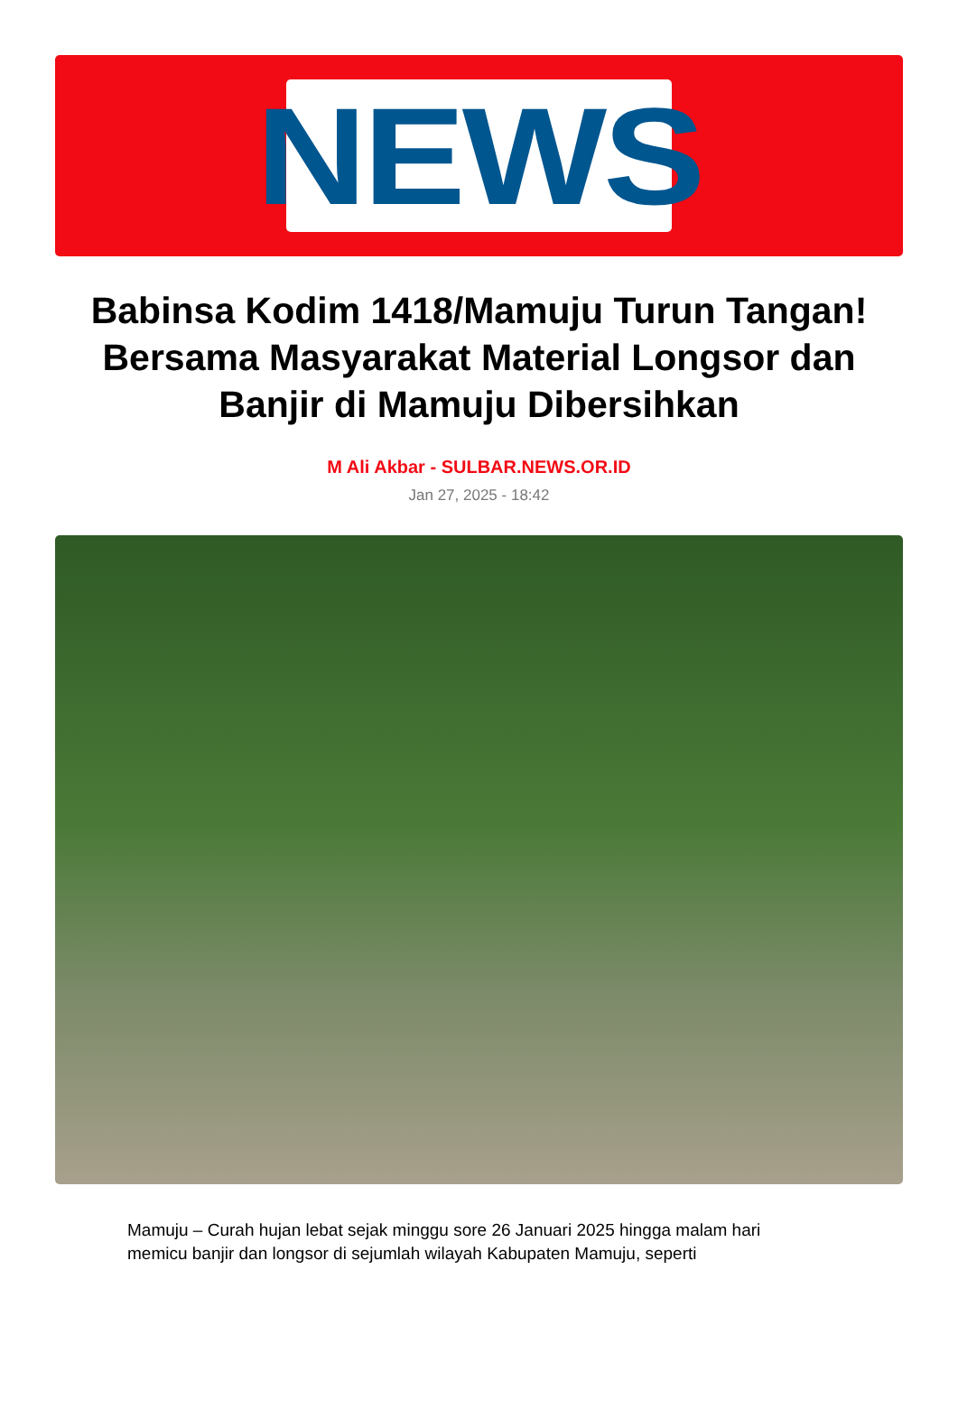NEWS
Babinsa Kodim 1418/Mamuju Turun Tangan! Bersama Masyarakat Material Longsor dan Banjir di Mamuju Dibersihkan
M Ali Akbar - SULBAR.NEWS.OR.ID
Jan 27, 2025 - 18:42
Mamuju – Curah hujan lebat sejak minggu sore 26 Januari 2025 hingga malam hari memicu banjir dan longsor di sejumlah wilayah Kabupaten Mamuju, seperti